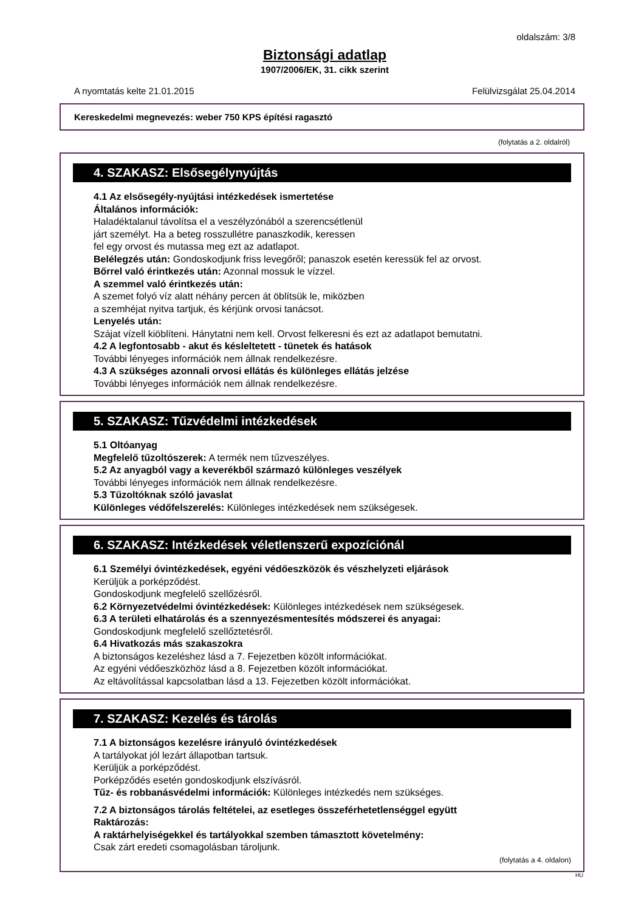oldalszám: 3/8
Biztonsági adatlap
1907/2006/EK, 31. cikk szerint
A nyomtatás kelte 21.01.2015 Felülvizsgálat 25.04.2014
Kereskedelmi megnevezés: weber 750 KPS építési ragasztó
(folytatás a 2. oldalról)
4. SZAKASZ: Elsősegélynyújtás
4.1 Az elsősegély-nyújtási intézkedések ismertetése
Általános információk:
Haladéktalanul távolítsa el a veszélyzónából a szerencsétlenül
járt személyt. Ha a beteg rosszullétre panaszkodik, keressen
fel egy orvost és mutassa meg ezt az adatlapot.
Belélegzés után: Gondoskodjunk friss levegőről; panaszok esetén keressük fel az orvost.
Bőrrel való érintkezés után: Azonnal mossuk le vízzel.
A szemmel való érintkezés után:
A szemet folyó víz alatt néhány percen át öblítsük le, miközben
a szemhéjat nyitva tartjuk, és kérjünk orvosi tanácsot.
Lenyelés után:
Szájat vízell kiöblíteni. Hánytatni nem kell. Orvost felkeresni és ezt az adatlapot bemutatni.
4.2 A legfontosabb - akut és késleltetett - tünetek és hatások
További lényeges információk nem állnak rendelkezésre.
4.3 A szükséges azonnali orvosi ellátás és különleges ellátás jelzése
További lényeges információk nem állnak rendelkezésre.
5. SZAKASZ: Tűzvédelmi intézkedések
5.1 Oltóanyag
Megfelelő tűzoltószerek: A termék nem tűzveszélyes.
5.2 Az anyagból vagy a keverékből származó különleges veszélyek
További lényeges információk nem állnak rendelkezésre.
5.3 Tűzoltóknak szóló javaslat
Különleges védőfelszerelés: Különleges intézkedések nem szükségesek.
6. SZAKASZ: Intézkedések véletlenszerű expozíciónál
6.1 Személyi óvintézkedések, egyéni védőeszközök és vészhelyzeti eljárások
Kerüljük a porképződést.
Gondoskodjunk megfelelő szellőzésről.
6.2 Környezetvédelmi óvintézkedések: Különleges intézkedések nem szükségesek.
6.3 A területi elhatárolás és a szennyezésmentesítés módszerei és anyagai:
Gondoskodjunk megfelelő szellőztetésről.
6.4 Hivatkozás más szakaszokra
A biztonságos kezeléshez lásd a 7. Fejezetben közölt információkat.
Az egyéni védőeszközhöz lásd a 8. Fejezetben közölt információkat.
Az eltávolítással kapcsolatban lásd a 13. Fejezetben közölt információkat.
7. SZAKASZ: Kezelés és tárolás
7.1 A biztonságos kezelésre irányuló óvintézkedések
A tartályokat jól lezárt állapotban tartsuk.
Kerüljük a porképződést.
Porképződés esetén gondoskodjunk elszívásról.
Tűz- és robbanásvédelmi információk: Különleges intézkedés nem szükséges.
7.2 A biztonságos tárolás feltételei, az esetleges összeférhetetlenséggel együtt
Raktározás:
A raktárhelyiségekkel és tartályokkal szemben támasztott követelmény:
Csak zárt eredeti csomagolásban tároljunk.
(folytatás a 4. oldalon)
HU